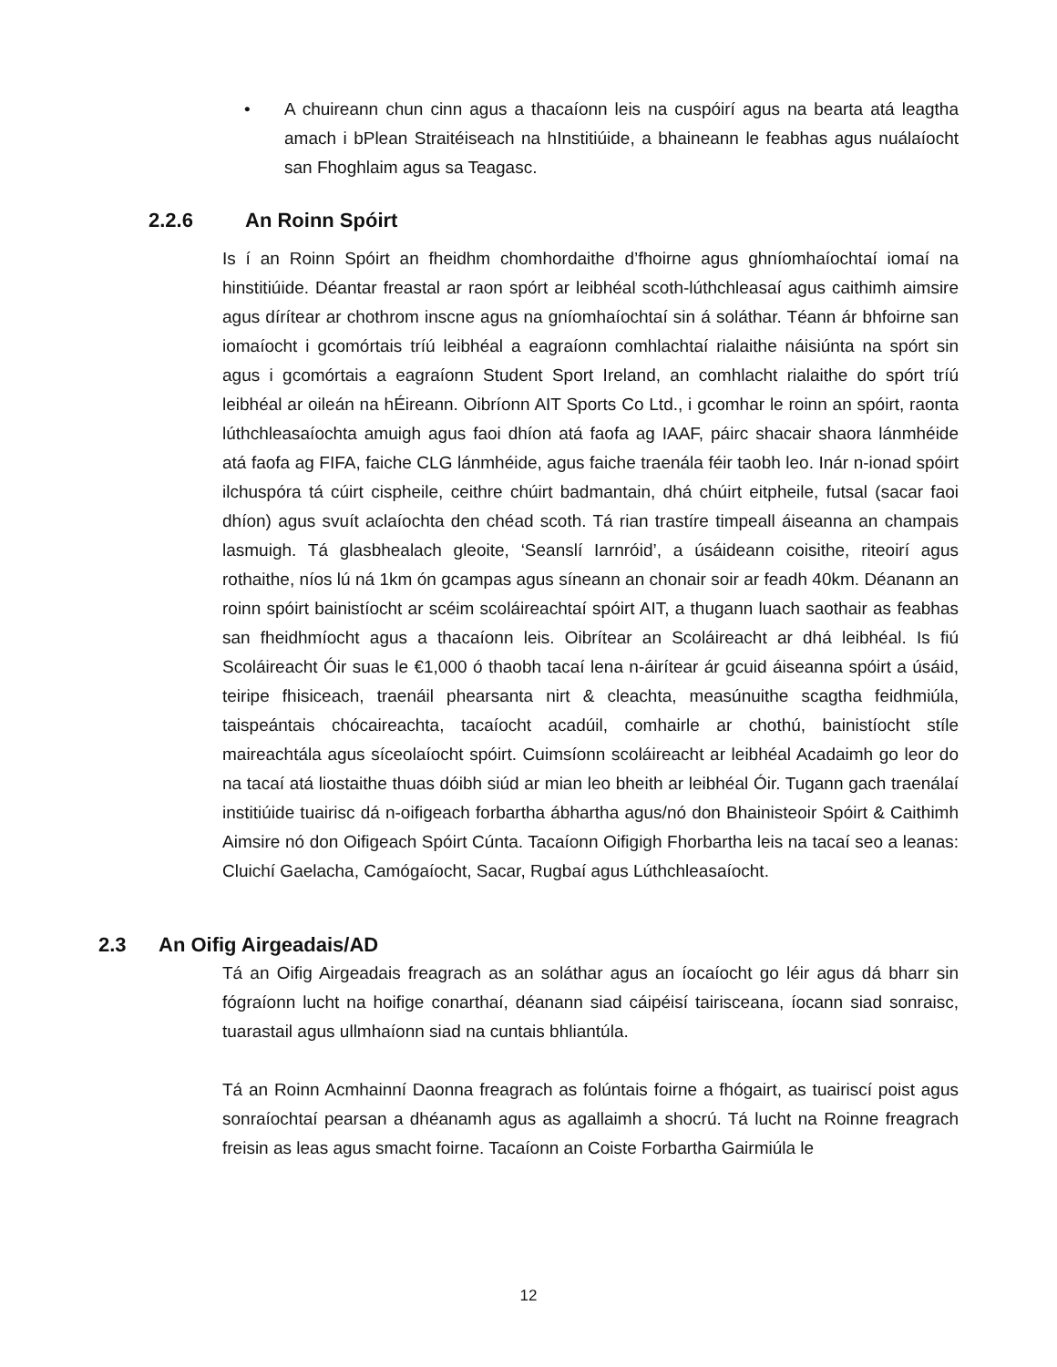• A chuireann chun cinn agus a thacaíonn leis na cuspóirí agus na bearta atá leagtha amach i bPlean Straitéiseach na hInstitiúide, a bhaineann le feabhas agus nuálaíocht san Fhoghlaim agus sa Teagasc.
2.2.6 An Roinn Spóirt
Is í an Roinn Spóirt an fheidhm chomhordaithe d’fhoirne agus ghníomhaíochtaí iomaí na hinstitiúide. Déantar freastal ar raon spórt ar leibhéal scoth-lúthchleasaí agus caithimh aimsire agus dírítear ar chothrom inscne agus na gníomhaíochtaí sin á soláthar. Téann ár bhfoirne san iomaíocht i gcomórtais tríú leibhéal a eagraíonn comhlachtaí rialaithe náisiúnta na spórt sin agus i gcomórtais a eagraíonn Student Sport Ireland, an comhlacht rialaithe do spórt tríú leibhéal ar oileán na hÉireann. Oibríonn AIT Sports Co Ltd., i gcomhar le roinn an spóirt, raonta lúthchleasaíochta amuigh agus faoi dhíon atá faofa ag IAAF, páirc shacair shaora lánmhéide atá faofa ag FIFA, faiche CLG lánmhéide, agus faiche traenála féir taobh leo. Inár n-ionad spóirt ilchuspóra tá cúirt cispheile, ceithre chúirt badmantain, dhá chúirt eitpheile, futsal (sacar faoi dhíon) agus svuít aclaíochta den chéad scoth. Tá rian trastíre timpeall áiseanna an champais lasmuigh. Tá glasbhealach gleoite, ‘Seanslí Iarnróid’, a úsáideann coisithe, riteoirí agus rothaithe, níos lú ná 1km ón gcampas agus síneann an chonair soir ar feadh 40km. Déanann an roinn spóirt bainistíocht ar scéim scoláireachtaí spóirt AIT, a thugann luach saothair as feabhas san fheidhmíocht agus a thacaíonn leis. Oibrítear an Scoláireacht ar dhá leibhéal. Is fiú Scoláireacht Óir suas le €1,000 ó thaobh tacaí lena n-áirítear ár gcuid áiseanna spóirt a úsáid, teiripe fhisiceach, traenáil phearsanta nirt & cleachta, measúnuithe scagtha feidhmiúla, taispeántais chócaireachta, tacaíocht acadúil, comhairle ar chothú, bainistíocht stíle maireachtála agus síceolaíocht spóirt. Cuimsíonn scoláireacht ar leibhéal Acadaimh go leor do na tacaí atá liostaithe thuas dóibh siúd ar mian leo bheith ar leibhéal Óir. Tugann gach traenálaí institiúide tuairisc dá n-oifigeach forbartha ábhartha agus/nó don Bhainisteoir Spóirt & Caithimh Aimsire nó don Oifigeach Spóirt Cúnta. Tacaíonn Oifigigh Fhorbartha leis na tacaí seo a leanas: Cluichí Gaelacha, Camógaíocht, Sacar, Rugbaí agus Lúthchleasaíocht.
2.3 An Oifig Airgeadais/AD
Tá an Oifig Airgeadais freagrach as an soláthar agus an íocaíocht go léir agus dá bharr sin fógraíonn lucht na hoifige conarthaí, déanann siad cáipéisí tairisceana, íocann siad sonraisc, tuarastail agus ullmhaíonn siad na cuntais bhliantúla.
Tá an Roinn Acmhainní Daonna freagrach as folúntais foirne a fhógairt, as tuairiscí poist agus sonraíochtaí pearsan a dhéanamh agus as agallaimh a shocrú. Tá lucht na Roinne freagrach freisin as leas agus smacht foirne. Tacaíonn an Coiste Forbartha Gairmiúla le
12